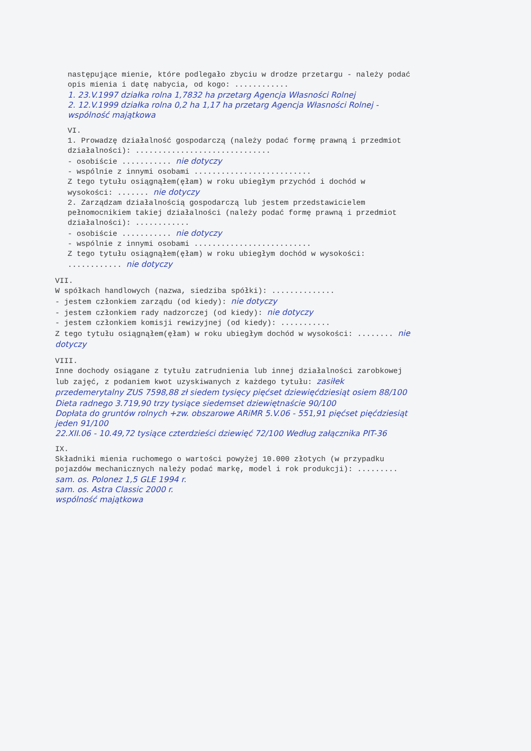następujące mienie, które podlegało zbyciu w drodze przetargu - należy podać opis mienia i datę nabycia, od kogo: ............
1. 23.V.1997 działka rolna 1,7832 ha przetarg Agencja Własności Rolnej
2. 12.V.1999 działka rolna 0,2 ha 1,17 ha przetarg Agencja Własności Rolnej - wspólność majątkowa
VI.
1. Prowadzę działalność gospodarczą (należy podać formę prawną i przedmiot działalności): ..............................
- osobiście ........... nie dotyczy
- wspólnie z innymi osobami ..........................
Z tego tytułu osiągnąłem(ęłam) w roku ubiegłym przychód i dochód w wysokości: ....... nie dotyczy
2. Zarządzam działalnością gospodarczą lub jestem przedstawicielem pełnomocnikiem takiej działalności (należy podać formę prawną i przedmiot działalności): ............
- osobiście ........... nie dotyczy
- wspólnie z innymi osobami ..........................
Z tego tytułu osiągnąłem(ęłam) w roku ubiegłym dochód w wysokości: ............ nie dotyczy
VII.
W spółkach handlowych (nazwa, siedziba spółki): ..............
- jestem członkiem zarządu (od kiedy): nie dotyczy
- jestem członkiem rady nadzorczej (od kiedy): nie dotyczy
- jestem członkiem komisji rewizyjnej (od kiedy): ...........
Z tego tytułu osiągnąłem(ęłam) w roku ubiegłym dochód w wysokości: ........ nie dotyczy
VIII.
Inne dochody osiągane z tytułu zatrudnienia lub innej działalności zarobkowej lub zajęć, z podaniem kwot uzyskiwanych z każdego tytułu: zasiłek przedemerytalny ZUS 7598,88 zł siedem tysięcy pięćset dziewięćdziesiąt osiem 88/100
Dieta radnego 3.719,90 trzy tysiące siedemset dziewiętnaście 90/100
Dopłata do gruntów rolnych +zw. obszarowe ARiMR 5.V.06 - 551,91 pięćset pięćdziesiąt jeden 91/100
22.XII.06 - 10.49,72 tysiące czterdzieści dziewięć 72/100 Według załącznika PIT-36
IX.
Składniki mienia ruchomego o wartości powyżej 10.000 złotych (w przypadku pojazdów mechanicznych należy podać markę, model i rok produkcji): .........
sam. os. Polonez 1,5 GLE 1994 r.
sam. os. Astra Classic 2000 r.
wspólność majątkowa